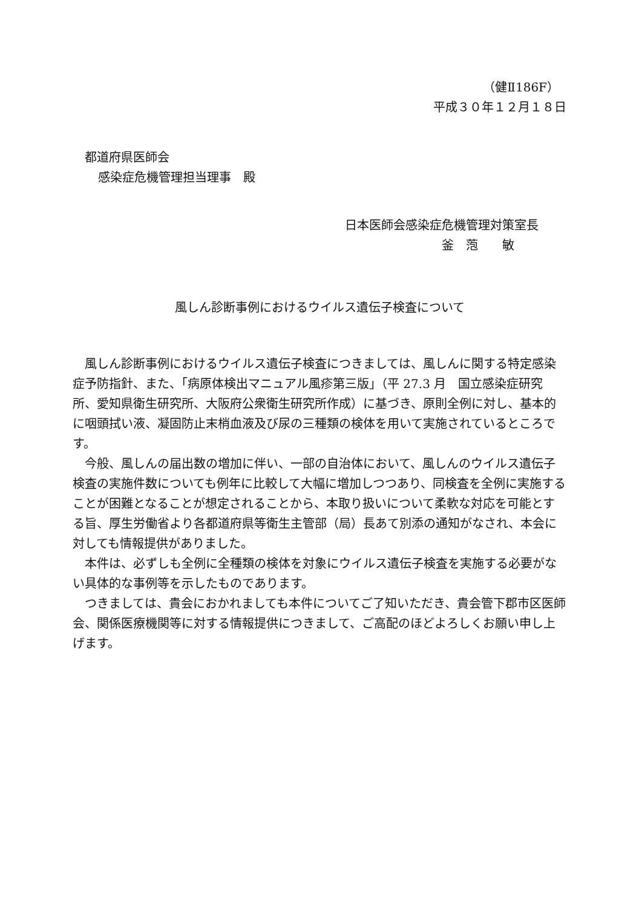（健Ⅱ186F）
平成３０年１２月１８日
都道府県医師会
感染症危機管理担当理事　殿
日本医師会感染症危機管理対策室長
釜　萢　　敏
風しん診断事例におけるウイルス遺伝子検査について
風しん診断事例におけるウイルス遺伝子検査につきましては、風しんに関する特定感染症予防指針、また、「病原体検出マニュアル風疹第三版」（平 27.3 月　国立感染症研究所、愛知県衛生研究所、大阪府公衆衛生研究所作成）に基づき、原則全例に対し、基本的に咽頭拭い液、凝固防止末梢血液及び尿の三種類の検体を用いて実施されているところです。
今般、風しんの届出数の増加に伴い、一部の自治体において、風しんのウイルス遺伝子検査の実施件数についても例年に比較して大幅に増加しつつあり、同検査を全例に実施することが困難となることが想定されることから、本取り扱いについて柔軟な対応を可能とする旨、厚生労働省より各都道府県等衛生主管部（局）長あて別添の通知がなされ、本会に対しても情報提供がありました。
本件は、必ずしも全例に全種類の検体を対象にウイルス遺伝子検査を実施する必要がない具体的な事例等を示したものであります。
つきましては、貴会におかれましても本件についてご了知いただき、貴会管下郡市区医師会、関係医療機関等に対する情報提供につきまして、ご高配のほどよろしくお願い申し上げます。